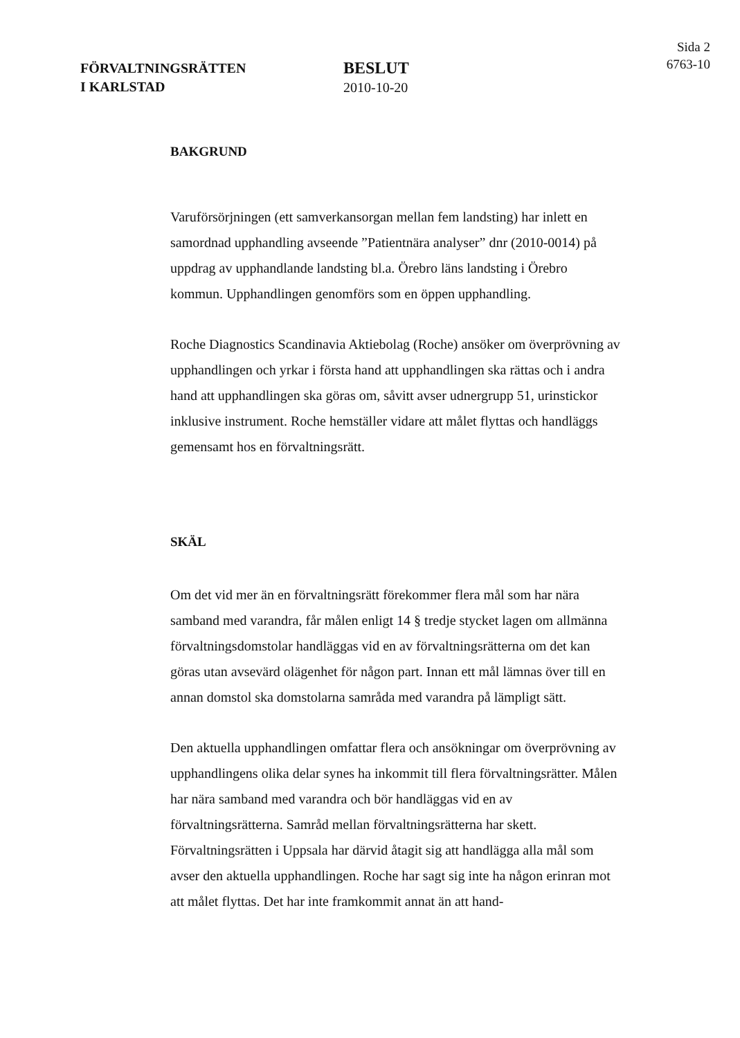FÖRVALTNINGSRÄTTEN
I KARLSTAD
BESLUT
2010-10-20
Sida 2
6763-10
BAKGRUND
Varuförsörjningen (ett samverkansorgan mellan fem landsting) har inlett en samordnad upphandling avseende ”Patientnära analyser” dnr (2010-0014) på uppdrag av upphandlande landsting bl.a. Örebro läns landsting i Örebro kommun. Upphandlingen genomförs som en öppen upphandling.
Roche Diagnostics Scandinavia Aktiebolag (Roche) ansöker om överprövning av upphandlingen och yrkar i första hand att upphandlingen ska rättas och i andra hand att upphandlingen ska göras om, såvitt avser udnergrupp 51, urinstickor inklusive instrument. Roche hemställer vidare att målet flyttas och handläggs gemensamt hos en förvaltningsrätt.
SKÄL
Om det vid mer än en förvaltningsrätt förekommer flera mål som har nära samband med varandra, får målen enligt 14 § tredje stycket lagen om allmänna förvaltningsdomstolar handläggas vid en av förvaltningsrätterna om det kan göras utan avsevärd olägenhet för någon part. Innan ett mål lämnas över till en annan domstol ska domstolarna samråda med varandra på lämpligt sätt.
Den aktuella upphandlingen omfattar flera och ansökningar om överprövning av upphandlingens olika delar synes ha inkommit till flera förvaltningsrätter. Målen har nära samband med varandra och bör handläggas vid en av förvaltningsrätterna. Samråd mellan förvaltningsrätterna har skett. Förvaltningsrätten i Uppsala har därvid åtagit sig att handlägga alla mål som avser den aktuella upphandlingen. Roche har sagt sig inte ha någon erinran mot att målet flyttas. Det har inte framkommit annat än att hand-